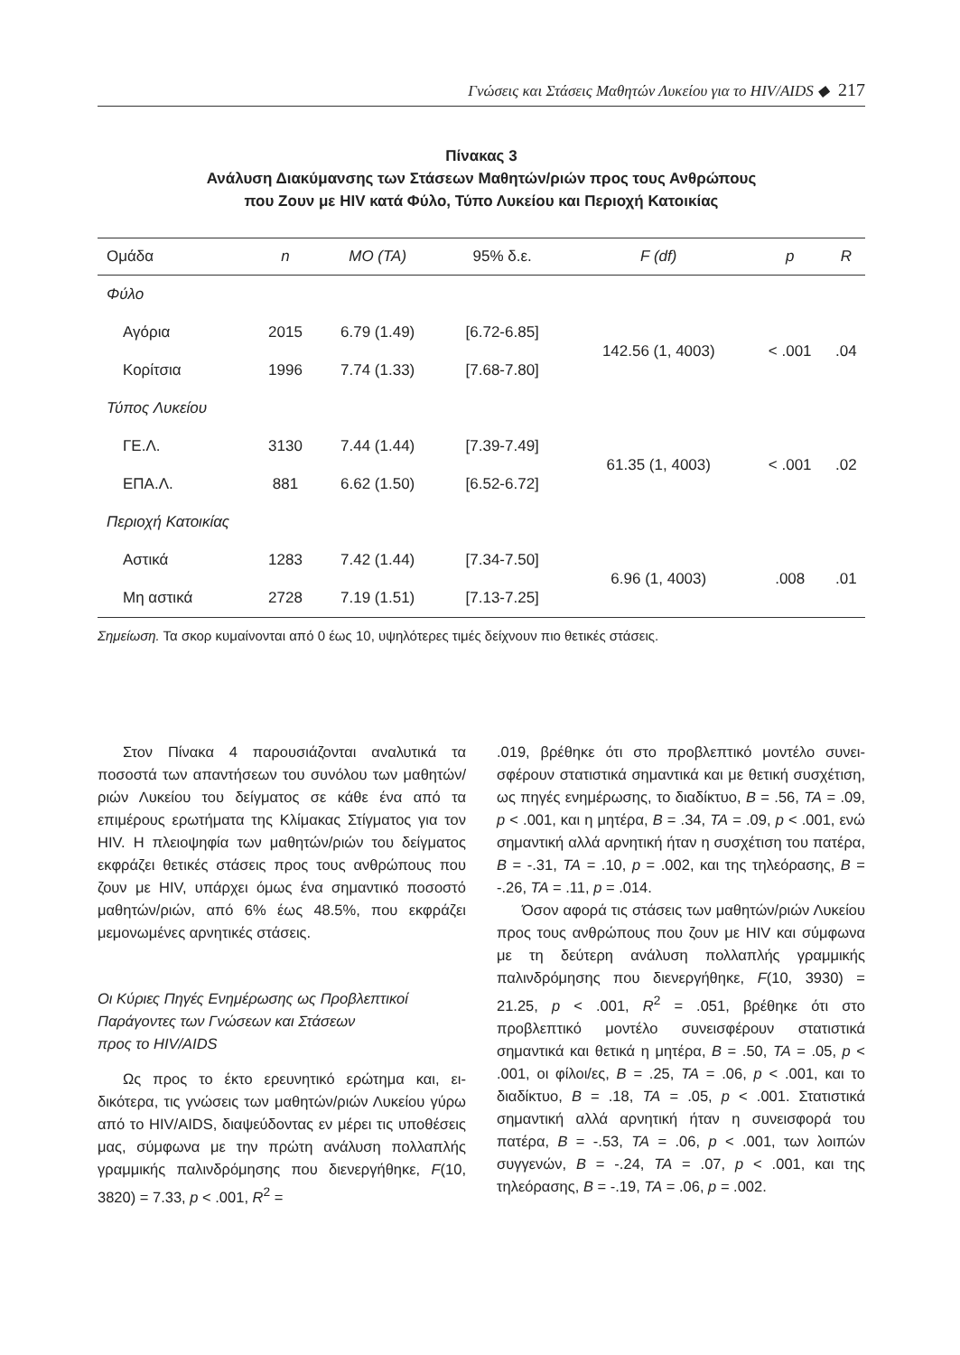Γνώσεις και Στάσεις Μαθητών Λυκείου για το HIV/AIDS ◆ 217
Πίνακας 3
Ανάλυση Διακύμανσης των Στάσεων Μαθητών/ριών προς τους Ανθρώπους
που Ζουν με HIV κατά Φύλο, Τύπο Λυκείου και Περιοχή Κατοικίας
| Ομάδα | n | ΜΟ (ΤΑ) | 95% δ.ε. | F (df) | p | R |
| --- | --- | --- | --- | --- | --- | --- |
| Φύλο | | | | | | |
| Αγόρια | 2015 | 6.79 (1.49) | [6.72-6.85] | 142.56 (1, 4003) | < .001 | .04 |
| Κορίτσια | 1996 | 7.74 (1.33) | [7.68-7.80] | | | |
| Τύπος Λυκείου | | | | | | |
| ΓΕ.Λ. | 3130 | 7.44 (1.44) | [7.39-7.49] | 61.35 (1, 4003) | < .001 | .02 |
| ΕΠΑ.Λ. | 881 | 6.62 (1.50) | [6.52-6.72] | | | |
| Περιοχή Κατοικίας | | | | | | |
| Αστικά | 1283 | 7.42 (1.44) | [7.34-7.50] | 6.96 (1, 4003) | .008 | .01 |
| Μη αστικά | 2728 | 7.19 (1.51) | [7.13-7.25] | | | |
Σημείωση. Τα σκορ κυμαίνονται από 0 έως 10, υψηλότερες τιμές δείχνουν πιο θετικές στάσεις.
Στον Πίνακα 4 παρουσιάζονται αναλυτικά τα ποσοστά των απαντήσεων του συνόλου των μαθη­τών/ριών Λυκείου του δείγματος σε κάθε ένα από τα επιμέρους ερωτήματα της Κλίμακας Στίγματος για τον HIV. Η πλειοψηφία των μαθητών/ριών του δείγματος εκφράζει θετικές στάσεις προς τους ανθρώπους που ζουν με HIV, υπάρχει όμως ένα σημαντικό ποσοστό μαθητών/ριών, από 6% έως 48.5%, που εκφράζει μεμονωμένες αρνητικές στάσεις.
Οι Κύριες Πηγές Ενημέρωσης ως Προβλεπτικοί
Παράγοντες των Γνώσεων και Στάσεων
προς το HIV/AIDS
Ως προς το έκτο ερευνητικό ερώτημα και, ει­δικότερα, τις γνώσεις των μαθητών/ριών Λυκείου γύρω από το HIV/AIDS, διαψεύδοντας εν μέρει τις υποθέσεις μας, σύμφωνα με την πρώτη ανά­λυση πολλαπλής γραμμικής παλινδρόμησης που διενεργήθηκε, F(10, 3820) = 7.33, p < .001, R<sup>2</sup> =
.019, βρέθηκε ότι στο προβλεπτικό μοντέλο συνει­σφέρουν στατιστικά σημαντικά και με θετική συ­σχέτιση, ως πηγές ενημέρωσης, το διαδίκτυο, B = .56, ΤΑ = .09, p < .001, και η μητέρα, B = .34, ΤΑ = .09, p < .001, ενώ σημαντική αλλά αρνητική ήταν η συσχέτιση του πατέρα, B = -.31, ΤΑ = .10, p = .002, και της τηλεόρασης, B = -.26, ΤΑ = .11, p = .014.
Όσον αφορά τις στάσεις των μαθητών/ριών Λυκείου προς τους ανθρώπους που ζουν με HIV και σύμφωνα με τη δεύτερη ανάλυση πολλαπλής γραμμικής παλινδρόμησης που διενεργήθηκε, F(10, 3930) = 21.25, p < .001, R<sup>2</sup> = .051, βρέθηκε ότι στο προβλεπτικό μοντέλο συνεισφέρουν στατι­στικά σημαντικά και θετικά η μητέρα, B = .50, ΤΑ = .05, p < .001, οι φίλοι/ες, B = .25, ΤΑ = .06, p < .001, και το διαδίκτυο, B = .18, ΤΑ = .05, p < .001. Στατιστικά σημαντική αλλά αρνητική ήταν η συνει­σφορά του πατέρα, B = -.53, ΤΑ = .06, p < .001, των λοιπών συγγενών, B = -.24, ΤΑ = .07, p < .001, και της τηλεόρασης, B = -.19, ΤΑ = .06, p = .002.